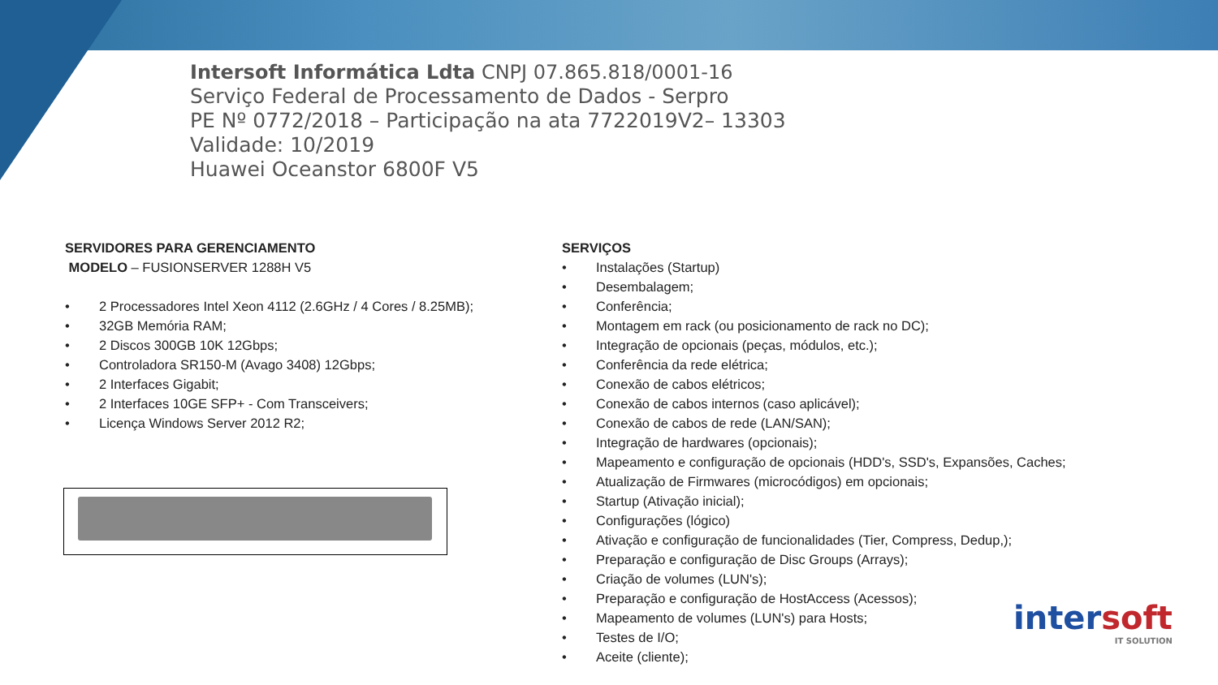Intersoft Informática Ldta CNPJ 07.865.818/0001-16
Serviço Federal de Processamento de Dados - Serpro
PE Nº 0772/2018 – Participação na ata 7722019V2– 13303
Validade: 10/2019
Huawei Oceanstor 6800F V5
SERVIDORES PARA GERENCIAMENTO
MODELO – FUSIONSERVER 1288H V5
• 2 Processadores Intel Xeon 4112 (2.6GHz / 4 Cores / 8.25MB);
• 32GB Memória RAM;
• 2 Discos 300GB 10K 12Gbps;
• Controladora SR150-M (Avago 3408) 12Gbps;
• 2 Interfaces Gigabit;
• 2 Interfaces 10GE SFP+ - Com Transceivers;
• Licença Windows Server 2012 R2;
SERVIÇOS
• Instalações (Startup)
• Desembalagem;
• Conferência;
• Montagem em rack (ou posicionamento de rack no DC);
• Integração de opcionais (peças, módulos, etc.);
• Conferência da rede elétrica;
• Conexão de cabos elétricos;
• Conexão de cabos internos (caso aplicável);
• Conexão de cabos de rede (LAN/SAN);
• Integração de hardwares (opcionais);
• Mapeamento e configuração de opcionais (HDD's, SSD's, Expansões, Caches;
• Atualização de Firmwares (microcódigos) em opcionais;
• Startup (Ativação inicial);
• Configurações (lógico)
• Ativação e configuração de funcionalidades (Tier, Compress, Dedup,);
• Preparação e configuração de Disc Groups (Arrays);
• Criação de volumes (LUN's);
• Preparação e configuração de HostAccess (Acessos);
• Mapeamento de volumes (LUN's) para Hosts;
• Testes de I/O;
• Aceite (cliente);
intersoft
IT SOLUTION